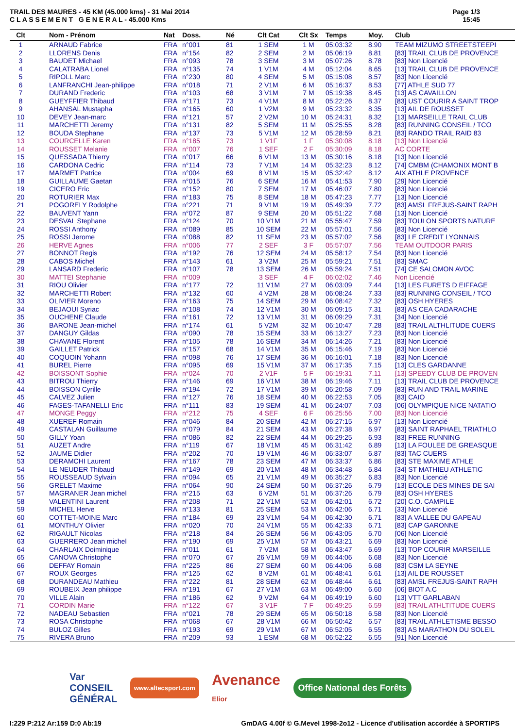TRAIL DES MAURES - 45 KM (45.000 kms) - 31 Mai 2014
C L A S S E M E N T G E N E R A L - 45.000 Kms
Page 1/3
15:45
| Clt | Nom - Prénom | Nat | Doss. | Né | Clt Cat | Clt Sx | Temps | Moy. | Club |
| --- | --- | --- | --- | --- | --- | --- | --- | --- | --- |
| 1 | ARNAUD Fabrice | FRA | n°001 | 81 | 1 SEM | 1 M | 05:03:32 | 8.90 | TEAM MIZUMO STREETSTEEPI |
| 2 | LLORENS Denis | FRA | n°154 | 82 | 2 SEM | 2 M | 05:06:19 | 8.81 | [83] TRAIL CLUB DE PROVENCE |
| 3 | BAUDET Michael | FRA | n°093 | 78 | 3 SEM | 3 M | 05:07:26 | 8.78 | [83] Non Licencié |
| 4 | CALATRABA Lionel | FRA | n°135 | 74 | 1 V1M | 4 M | 05:12:04 | 8.65 | [13] TRAIL CLUB DE PROVENCE |
| 5 | RIPOLL Marc | FRA | n°230 | 80 | 4 SEM | 5 M | 05:15:08 | 8.57 | [83] Non Licencié |
| 6 | LANFRANCHI Jean-philippe | FRA | n°018 | 71 | 2 V1M | 6 M | 05:16:37 | 8.53 | [77] ATHLE SUD 77 |
| 7 | DURAND Frederic | FRA | n°103 | 68 | 3 V1M | 7 M | 05:19:38 | 8.45 | [13] AS CAVAILLON |
| 8 | GUEYFFIER Thibaud | FRA | n°171 | 73 | 4 V1M | 8 M | 05:22:26 | 8.37 | [83] UST COURIR A SAINT TROP |
| 9 | AHANSAL Mustapha | FRA | n°165 | 60 | 1 V2M | 9 M | 05:23:32 | 8.35 | [13] AIL DE ROUSSET |
| 10 | DEVEY Jean-marc | FRA | n°121 | 57 | 2 V2M | 10 M | 05:24:31 | 8.32 | [13] MARSEILLE TRAIL CLUB |
| 11 | MARCHETTI Jeremy | FRA | n°131 | 82 | 5 SEM | 11 M | 05:25:55 | 8.28 | [83] RUNNING CONSEIL / TCO |
| 12 | BOUDA Stephane | FRA | n°137 | 73 | 5 V1M | 12 M | 05:28:59 | 8.21 | [83] RANDO TRAIL RAID 83 |
| 13 | COURCELLE Karen | FRA | n°185 | 73 | 1 V1F | 1 F | 05:30:08 | 8.18 | [13] Non Licencié |
| 14 | ROUSSET Melanie | FRA | n°007 | 76 | 1 SEF | 2 F | 05:30:09 | 8.18 | AC CORTE |
| 15 | QUESSADA Thierry | FRA | n°017 | 66 | 6 V1M | 13 M | 05:30:16 | 8.18 | [13] Non Licencié |
| 16 | CARDONA Cedric | FRA | n°114 | 73 | 7 V1M | 14 M | 05:32:23 | 8.12 | [74] CMBM (CHAMONIX MONT B |
| 17 | MARMET Patrice | FRA | n°004 | 69 | 8 V1M | 15 M | 05:32:42 | 8.12 | AIX ATHLE PROVENCE |
| 18 | GUILLAUME Gaetan | FRA | n°015 | 76 | 6 SEM | 16 M | 05:41:53 | 7.90 | [29] Non Licencié |
| 19 | CICERO Eric | FRA | n°152 | 80 | 7 SEM | 17 M | 05:46:07 | 7.80 | [83] Non Licencié |
| 20 | ROTURIER Max | FRA | n°183 | 75 | 8 SEM | 18 M | 05:47:23 | 7.77 | [13] Non Licencié |
| 21 | POGORELY Rodolphe | FRA | n°221 | 71 | 9 V1M | 19 M | 05:49:39 | 7.72 | [83] AMSL FREJUS-SAINT RAPH |
| 22 | BAUVENT Yann | FRA | n°072 | 87 | 9 SEM | 20 M | 05:51:22 | 7.68 | [13] Non Licencié |
| 23 | DESVAL Stephane | FRA | n°124 | 70 | 10 V1M | 21 M | 05:55:47 | 7.59 | [83] TOULON SPORTS NATURE |
| 24 | ROSSI Anthony | FRA | n°089 | 85 | 10 SEM | 22 M | 05:57:01 | 7.56 | [83] Non Licencié |
| 25 | ROSSI Jerome | FRA | n°088 | 82 | 11 SEM | 23 M | 05:57:02 | 7.56 | [83] LE CREDIT LYONNAIS |
| 26 | HERVE Agnes | FRA | n°006 | 77 | 2 SEF | 3 F | 05:57:07 | 7.56 | TEAM OUTDOOR PARIS |
| 27 | BONNOT Regis | FRA | n°192 | 76 | 12 SEM | 24 M | 05:58:12 | 7.54 | [83] Non Licencié |
| 28 | CABOS Michel | FRA | n°143 | 61 | 3 V2M | 25 M | 05:59:21 | 7.51 | [83] SMAC |
| 29 | LANSARD Frederic | FRA | n°107 | 78 | 13 SEM | 26 M | 05:59:24 | 7.51 | [74] CE SALOMON AVOC |
| 30 | MATTEI Stephanie | FRA | n°009 | | 3 SEF | 4 F | 06:02:02 | 7.46 | Non Licencié |
| 31 | RIOU Olivier | FRA | n°177 | 72 | 11 V1M | 27 M | 06:03:09 | 7.44 | [13] LES FURETS D EIFFAGE |
| 32 | MARCHETTI Robert | FRA | n°132 | 60 | 4 V2M | 28 M | 06:08:24 | 7.33 | [83] RUNNING CONSEIL / TCO |
| 33 | OLIVIER Moreno | FRA | n°163 | 75 | 14 SEM | 29 M | 06:08:42 | 7.32 | [83] OSH HYERES |
| 34 | BEJAOUI Syriac | FRA | n°108 | 74 | 12 V1M | 30 M | 06:09:15 | 7.31 | [83] AS CEA CADARACHE |
| 35 | OUCHENE Claude | FRA | n°161 | 72 | 13 V1M | 31 M | 06:09:29 | 7.31 | [34] Non Licencié |
| 36 | BARONE Jean-michel | FRA | n°174 | 61 | 5 V2M | 32 M | 06:10:47 | 7.28 | [83] TRAIL ALTHLITUDE CUERS |
| 37 | DANGUY Gildas | FRA | n°090 | 78 | 15 SEM | 33 M | 06:13:27 | 7.23 | [83] Non Licencié |
| 38 | CHAVANE Florent | FRA | n°105 | 78 | 16 SEM | 34 M | 06:14:26 | 7.21 | [83] Non Licencié |
| 39 | GAILLET Patrick | FRA | n°157 | 68 | 14 V1M | 35 M | 06:15:46 | 7.19 | [83] Non Licencié |
| 40 | COQUOIN Yohann | FRA | n°098 | 76 | 17 SEM | 36 M | 06:16:01 | 7.18 | [83] Non Licencié |
| 41 | BUREL Pierre | FRA | n°095 | 69 | 15 V1M | 37 M | 06:17:35 | 7.15 | [13] CLES GARDANNE |
| 42 | BOISSONT Sophie | FRA | n°024 | 70 | 2 V1F | 5 F | 06:19:31 | 7.11 | [13] SPEEDY CLUB DE PROVEN |
| 43 | BITROU Thierry | FRA | n°146 | 69 | 16 V1M | 38 M | 06:19:46 | 7.11 | [13] TRAIL CLUB DE PROVENCE |
| 44 | BOISSON Cyrille | FRA | n°194 | 72 | 17 V1M | 39 M | 06:20:58 | 7.09 | [83] RUN AND TRAIL MARINE |
| 45 | CALVEZ Julien | FRA | n°127 | 76 | 18 SEM | 40 M | 06:22:53 | 7.05 | [83] CAIO |
| 46 | FAGES-TAFANELLI Eric | FRA | n°111 | 83 | 19 SEM | 41 M | 06:24:07 | 7.03 | [06] OLYMPIQUE NICE NATATIO |
| 47 | MONGE Peggy | FRA | n°212 | 75 | 4 SEF | 6 F | 06:25:56 | 7.00 | [83] Non Licencié |
| 48 | XUEREF Romain | FRA | n°046 | 84 | 20 SEM | 42 M | 06:27:15 | 6.97 | [13] Non Licencié |
| 49 | CASTALAN Guillaume | FRA | n°079 | 84 | 21 SEM | 43 M | 06:27:38 | 6.97 | [83] SAINT RAPHAEL TRIATHLO |
| 50 | GILLY Yoan | FRA | n°086 | 82 | 22 SEM | 44 M | 06:29:25 | 6.93 | [83] FREE RUNNING |
| 51 | AUZET Andre | FRA | n°119 | 67 | 18 V1M | 45 M | 06:31:42 | 6.89 | [13] LA FOULEE DE GREASQUE |
| 52 | JAUME Didier | FRA | n°202 | 70 | 19 V1M | 46 M | 06:33:07 | 6.87 | [83] TAC CUERS |
| 53 | DERAMCHI Laurent | FRA | n°167 | 78 | 23 SEM | 47 M | 06:33:37 | 6.86 | [83] STE MAXIME ATHLE |
| 54 | LE NEUDER Thibaud | FRA | n°149 | 69 | 20 V1M | 48 M | 06:34:48 | 6.84 | [34] ST MATHIEU ATHLETIC |
| 55 | ROUSSEAUD Sylvain | FRA | n°094 | 65 | 21 V1M | 49 M | 06:35:27 | 6.83 | [83] Non Licencié |
| 56 | GRELET Maxime | FRA | n°064 | 90 | 24 SEM | 50 M | 06:37:26 | 6.79 | [13] ECOLE DES MINES DE SAI |
| 57 | MAGRANER Jean michel | FRA | n°215 | 63 | 6 V2M | 51 M | 06:37:26 | 6.79 | [83] OSH HYERES |
| 58 | VALENTINI Laurent | FRA | n°208 | 71 | 22 V1M | 52 M | 06:42:01 | 6.72 | [20] C.O. CAMPILE |
| 59 | MICHEL Herve | FRA | n°133 | 81 | 25 SEM | 53 M | 06:42:06 | 6.71 | [33] Non Licencié |
| 60 | COTTET-MOINE Marc | FRA | n°184 | 69 | 23 V1M | 54 M | 06:42:30 | 6.71 | [83] A VALLEE DU GAPEAU |
| 61 | MONTHUY Olivier | FRA | n°020 | 70 | 24 V1M | 55 M | 06:42:33 | 6.71 | [83] CAP GARONNE |
| 62 | RIGAULT Nicolas | FRA | n°218 | 84 | 26 SEM | 56 M | 06:43:05 | 6.70 | [06] Non Licencié |
| 63 | GUERRERO Jean michel | FRA | n°190 | 69 | 25 V1M | 57 M | 06:43:21 | 6.69 | [83] Non Licencié |
| 64 | CHARLAIX Doiminique | FRA | n°011 | 61 | 7 V2M | 58 M | 06:43:47 | 6.69 | [13] TOP COURIR MARSEILLE |
| 65 | CANOVA Christophe | FRA | n°070 | 67 | 26 V1M | 59 M | 06:44:06 | 6.68 | [83] Non Licencié |
| 66 | DEFFAY Romain | FRA | n°225 | 86 | 27 SEM | 60 M | 06:44:06 | 6.68 | [83] CSM LA SEYNE |
| 67 | ROUX Georges | FRA | n°125 | 62 | 8 V2M | 61 M | 06:48:41 | 6.61 | [13] AIL DE ROUSSET |
| 68 | DURANDEAU Mathieu | FRA | n°222 | 81 | 28 SEM | 62 M | 06:48:44 | 6.61 | [83] AMSL FREJUS-SAINT RAPH |
| 69 | ROUBEIX Jean philippe | FRA | n°191 | 67 | 27 V1M | 63 M | 06:49:00 | 6.60 | [06] BIOT A.C |
| 70 | VILLE Alain | FRA | n°186 | 62 | 9 V2M | 64 M | 06:49:19 | 6.60 | [13] VTT GARLABAN |
| 71 | CORDIN Marie | FRA | n°122 | 67 | 3 V1F | 7 F | 06:49:25 | 6.59 | [83] TRAIL ATHLTITUDE CUERS |
| 72 | NADEAU Sebastien | FRA | n°021 | 78 | 29 SEM | 65 M | 06:50:18 | 6.58 | [83] Non Licencié |
| 73 | ROSA Christophe | FRA | n°068 | 67 | 28 V1M | 66 M | 06:50:42 | 6.57 | [83] TRAIL ATHLETISME BESSO |
| 74 | BULOZ Gilles | FRA | n°193 | 69 | 29 V1M | 67 M | 06:52:05 | 6.55 | [83] AS MARATHON DU SOLEIL |
| 75 | RIVERA Bruno | FRA | n°209 | 93 | 1 ESM | 68 M | 06:52:22 | 6.55 | [91] Non Licencié |
Var
CONSEIL
GÉNÉRAL
www.altecsport.com
Avenance
Elior
Office National des Forêts
I:229 P:212 Ar:159 D:0 Ab:19 GmDAG 4.00f © G.Mevel 1998-2o12 - Licence d'utilisation accordée à SPORTIPS